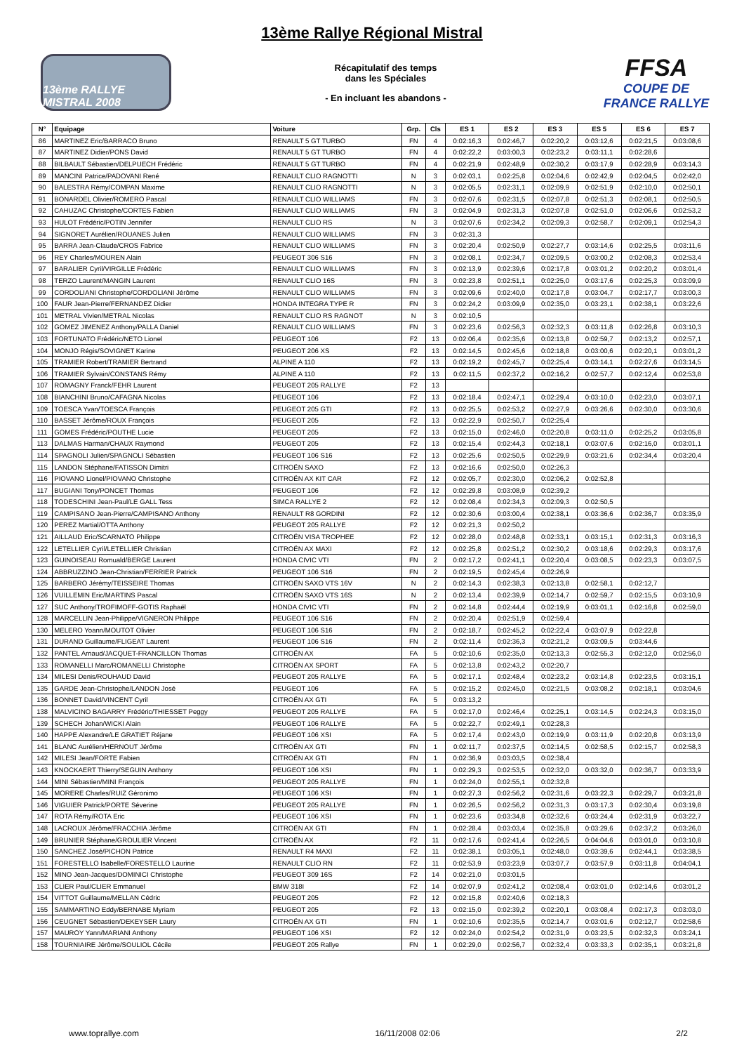13ème Rallye Régional Mistral
13ème RALLYE MISTRAL 2008
Récapitulatif des temps
dans les Spéciales
- En incluant les abandons -
FFSA
COUPE DE FRANCE RALLYE
| N° | Equipage | Voiture | Grp. | Cls | ES 1 | ES 2 | ES 3 | ES 5 | ES 6 | ES 7 |
| --- | --- | --- | --- | --- | --- | --- | --- | --- | --- | --- |
| 86 | MARTINEZ Eric/BARRACO Bruno | RENAULT 5 GT TURBO | FN | 4 | 0:02:16,3 | 0:02:46,7 | 0:02:20,2 | 0:03:12,6 | 0:02:21,5 | 0:03:08,6 |
| 87 | MARTINEZ Didier/PONS David | RENAULT 5 GT TURBO | FN | 4 | 0:02:22,2 | 0:03:00,3 | 0:02:23,2 | 0:03:11,1 | 0:02:28,6 | |
| 88 | BILBAULT Sébastien/DELPUECH Frédéric | RENAULT 5 GT TURBO | FN | 4 | 0:02:21,9 | 0:02:48,9 | 0:02:30,2 | 0:03:17,9 | 0:02:28,9 | 0:03:14,3 |
| 89 | MANCINI Patrice/PADOVANI René | RENAULT CLIO RAGNOTTI | N | 3 | 0:02:03,1 | 0:02:25,8 | 0:02:04,6 | 0:02:42,9 | 0:02:04,5 | 0:02:42,0 |
| 90 | BALESTRA Rémy/COMPAN Maxime | RENAULT CLIO RAGNOTTI | N | 3 | 0:02:05,5 | 0:02:31,1 | 0:02:09,9 | 0:02:51,9 | 0:02:10,0 | 0:02:50,1 |
| 91 | BONARDEL Olivier/ROMERO Pascal | RENAULT CLIO WILLIAMS | FN | 3 | 0:02:07,6 | 0:02:31,5 | 0:02:07,8 | 0:02:51,3 | 0:02:08,1 | 0:02:50,5 |
| 92 | CAHUZAC Christophe/CORTES Fabien | RENAULT CLIO WILLIAMS | FN | 3 | 0:02:04,9 | 0:02:31,3 | 0:02:07,8 | 0:02:51,0 | 0:02:06,6 | 0:02:53,2 |
| 93 | HULOT Frédéric/POTIN Jennifer | RENAULT CLIO RS | N | 3 | 0:02:07,6 | 0:02:34,2 | 0:02:09,3 | 0:02:58,7 | 0:02:09,1 | 0:02:54,3 |
| 94 | SIGNORET Aurélien/ROUANES Julien | RENAULT CLIO WILLIAMS | FN | 3 | 0:02:31,3 | | | | | |
| 95 | BARRA Jean-Claude/CROS Fabrice | RENAULT CLIO WILLIAMS | FN | 3 | 0:02:20,4 | 0:02:50,9 | 0:02:27,7 | 0:03:14,6 | 0:02:25,5 | 0:03:11,6 |
| 96 | REY Charles/MOUREN Alain | PEUGEOT 306 S16 | FN | 3 | 0:02:08,1 | 0:02:34,7 | 0:02:09,5 | 0:03:00,2 | 0:02:08,3 | 0:02:53,4 |
| 97 | BARALIER Cyril/VIRGILLE Frédéric | RENAULT CLIO WILLIAMS | FN | 3 | 0:02:13,9 | 0:02:39,6 | 0:02:17,8 | 0:03:01,2 | 0:02:20,2 | 0:03:01,4 |
| 98 | TERZO Laurent/MANGIN Laurent | RENAULT CLIO 16S | FN | 3 | 0:02:23,8 | 0:02:51,1 | 0:02:25,0 | 0:03:17,6 | 0:02:25,3 | 0:03:09,9 |
| 99 | CORDOLIANI Christophe/CORDOLIANI Jérôme | RENAULT CLIO WILLIAMS | FN | 3 | 0:02:09,6 | 0:02:40,0 | 0:02:17,8 | 0:03:04,7 | 0:02:17,7 | 0:03:00,3 |
| 100 | FAUR Jean-Pierre/FERNANDEZ Didier | HONDA INTEGRA TYPE R | FN | 3 | 0:02:24,2 | 0:03:09,9 | 0:02:35,0 | 0:03:23,1 | 0:02:38,1 | 0:03:22,6 |
| 101 | METRAL Vivien/METRAL Nicolas | RENAULT CLIO RS RAGNOT | N | 3 | 0:02:10,5 | | | | | |
| 102 | GOMEZ JIMENEZ Anthony/PALLA Daniel | RENAULT CLIO WILLIAMS | FN | 3 | 0:02:23,6 | 0:02:56,3 | 0:02:32,3 | 0:03:11,8 | 0:02:26,8 | 0:03:10,3 |
| 103 | FORTUNATO Frédéric/NETO Lionel | PEUGEOT 106 | F2 | 13 | 0:02:06,4 | 0:02:35,6 | 0:02:13,8 | 0:02:59,7 | 0:02:13,2 | 0:02:57,1 |
| 104 | MONJO Régis/SOVIGNET Karine | PEUGEOT 206 XS | F2 | 13 | 0:02:14,5 | 0:02:45,6 | 0:02:18,8 | 0:03:00,6 | 0:02:20,1 | 0:03:01,2 |
| 105 | TRAMIER Robert/TRAMIER Bertrand | ALPINE A 110 | F2 | 13 | 0:02:19,2 | 0:02:45,7 | 0:02:25,4 | 0:03:14,1 | 0:02:27,6 | 0:03:14,5 |
| 106 | TRAMIER Sylvain/CONSTANS Rémy | ALPINE A 110 | F2 | 13 | 0:02:11,5 | 0:02:37,2 | 0:02:16,2 | 0:02:57,7 | 0:02:12,4 | 0:02:53,8 |
| 107 | ROMAGNY Franck/FEHR Laurent | PEUGEOT 205 RALLYE | F2 | 13 | | | | | | |
| 108 | BIANCHINI Bruno/CAFAGNA Nicolas | PEUGEOT 106 | F2 | 13 | 0:02:18,4 | 0:02:47,1 | 0:02:29,4 | 0:03:10,0 | 0:02:23,0 | 0:03:07,1 |
| 109 | TOESCA Yvan/TOESCA François | PEUGEOT 205 GTI | F2 | 13 | 0:02:25,5 | 0:02:53,2 | 0:02:27,9 | 0:03:26,6 | 0:02:30,0 | 0:03:30,6 |
| 110 | BASSET Jérôme/ROUX François | PEUGEOT 205 | F2 | 13 | 0:02:22,9 | 0:02:50,7 | 0:02:25,4 | | | |
| 111 | GOMES Frédéric/POUTHE Lucie | PEUGEOT 205 | F2 | 13 | 0:02:15,0 | 0:02:46,0 | 0:02:20,8 | 0:03:11,0 | 0:02:25,2 | 0:03:05,8 |
| 113 | DALMAS Harman/CHAUX Raymond | PEUGEOT 205 | F2 | 13 | 0:02:15,4 | 0:02:44,3 | 0:02:18,1 | 0:03:07,6 | 0:02:16,0 | 0:03:01,1 |
| 114 | SPAGNOLI Julien/SPAGNOLI Sébastien | PEUGEOT 106 S16 | F2 | 13 | 0:02:25,6 | 0:02:50,5 | 0:02:29,9 | 0:03:21,6 | 0:02:34,4 | 0:03:20,4 |
| 115 | LANDON Stéphane/FATISSON Dimitri | CITROËN SAXO | F2 | 13 | 0:02:16,6 | 0:02:50,0 | 0:02:26,3 | | | |
| 116 | PIOVANO Lionel/PIOVANO Christophe | CITROËN AX KIT CAR | F2 | 12 | 0:02:05,7 | 0:02:30,0 | 0:02:06,2 | 0:02:52,8 | | |
| 117 | BUGIANI Tony/PONCET Thomas | PEUGEOT 106 | F2 | 12 | 0:02:29,8 | 0:03:08,9 | 0:02:39,2 | | | |
| 118 | TODESCHINI Jean-Paul/LE GALL Tess | SIMCA RALLYE 2 | F2 | 12 | 0:02:08,4 | 0:02:34,3 | 0:02:09,3 | 0:02:50,5 | | |
| 119 | CAMPISANO Jean-Pierre/CAMPISANO Anthony | RENAULT R8 GORDINI | F2 | 12 | 0:02:30,6 | 0:03:00,4 | 0:02:38,1 | 0:03:36,6 | 0:02:36,7 | 0:03:35,9 |
| 120 | PEREZ Martial/OTTA Anthony | PEUGEOT 205 RALLYE | F2 | 12 | 0:02:21,3 | 0:02:50,2 | | | | |
| 121 | AILLAUD Eric/SCARNATO Philippe | CITROËN VISA TROPHEE | F2 | 12 | 0:02:28,0 | 0:02:48,8 | 0:02:33,1 | 0:03:15,1 | 0:02:31,3 | 0:03:16,3 |
| 122 | LETELLIER Cyril/LETELLIER Christian | CITROËN AX MAXI | F2 | 12 | 0:02:25,8 | 0:02:51,2 | 0:02:30,2 | 0:03:18,6 | 0:02:29,3 | 0:03:17,6 |
| 123 | GUINOISEAU Romuald/BERGE Laurent | HONDA CIVIC VTI | FN | 2 | 0:02:17,2 | 0:02:41,1 | 0:02:20,4 | 0:03:08,5 | 0:02:23,3 | 0:03:07,5 |
| 124 | ABBRUZZINO Jean-Christian/FERRIER Patrick | PEUGEOT 106 S16 | FN | 2 | 0:02:19,5 | 0:02:45,4 | 0:02:26,9 | | | |
| 125 | BARBERO Jérémy/TEISSEIRE Thomas | CITROËN SAXO VTS 16V | N | 2 | 0:02:14,3 | 0:02:38,3 | 0:02:13,8 | 0:02:58,1 | 0:02:12,7 | |
| 126 | VUILLEMIN Eric/MARTINS Pascal | CITROËN SAXO VTS 16S | N | 2 | 0:02:13,4 | 0:02:39,9 | 0:02:14,7 | 0:02:59,7 | 0:02:15,5 | 0:03:10,9 |
| 127 | SUC Anthony/TROFIMOFF-GOTIS Raphaël | HONDA CIVIC VTI | FN | 2 | 0:02:14,8 | 0:02:44,4 | 0:02:19,9 | 0:03:01,1 | 0:02:16,8 | 0:02:59,0 |
| 128 | MARCELLIN Jean-Philippe/VIGNERON Philippe | PEUGEOT 106 S16 | FN | 2 | 0:02:20,4 | 0:02:51,9 | 0:02:59,4 | | | |
| 130 | MELERO Yoann/MOUTOT Olivier | PEUGEOT 106 S16 | FN | 2 | 0:02:18,7 | 0:02:45,2 | 0:02:22,4 | 0:03:07,9 | 0:02:22,8 | |
| 131 | DURAND Guillaume/FLIGEAT Laurent | PEUGEOT 106 S16 | FN | 2 | 0:02:11,4 | 0:02:36,3 | 0:02:21,2 | 0:03:09,5 | 0:03:44,6 | |
| 132 | PANTEL Arnaud/JACQUET-FRANCILLON Thomas | CITROËN AX | FA | 5 | 0:02:10,6 | 0:02:35,0 | 0:02:13,3 | 0:02:55,3 | 0:02:12,0 | 0:02:56,0 |
| 133 | ROMANELLI Marc/ROMANELLI Christophe | CITROËN AX SPORT | FA | 5 | 0:02:13,8 | 0:02:43,2 | 0:02:20,7 | | | |
| 134 | MILESI Denis/ROUHAUD David | PEUGEOT 205 RALLYE | FA | 5 | 0:02:17,1 | 0:02:48,4 | 0:02:23,2 | 0:03:14,8 | 0:02:23,5 | 0:03:15,1 |
| 135 | GARDE Jean-Christophe/LANDON José | PEUGEOT 106 | FA | 5 | 0:02:15,2 | 0:02:45,0 | 0:02:21,5 | 0:03:08,2 | 0:02:18,1 | 0:03:04,6 |
| 136 | BONNET David/VINCENT Cyril | CITROËN AX GTI | FA | 5 | 0:03:13,2 | | | | | |
| 138 | MALVICINO BAGARRY Frédéric/THIESSET Peggy | PEUGEOT 205 RALLYE | FA | 5 | 0:02:17,0 | 0:02:46,4 | 0:02:25,1 | 0:03:14,5 | 0:02:24,3 | 0:03:15,0 |
| 139 | SCHECH Johan/WICKI Alain | PEUGEOT 106 RALLYE | FA | 5 | 0:02:22,7 | 0:02:49,1 | 0:02:28,3 | | | |
| 140 | HAPPE Alexandre/LE GRATIET Réjane | PEUGEOT 106 XSI | FA | 5 | 0:02:17,4 | 0:02:43,0 | 0:02:19,9 | 0:03:11,9 | 0:02:20,8 | 0:03:13,9 |
| 141 | BLANC Aurélien/HERNOUT Jérôme | CITROËN AX GTI | FN | 1 | 0:02:11,7 | 0:02:37,5 | 0:02:14,5 | 0:02:58,5 | 0:02:15,7 | 0:02:58,3 |
| 142 | MILESI Jean/FORTE Fabien | CITROËN AX GTI | FN | 1 | 0:02:36,9 | 0:03:03,5 | 0:02:38,4 | | | |
| 143 | KNOCKAERT Thierry/SEGUIN Anthony | PEUGEOT 106 XSI | FN | 1 | 0:02:29,3 | 0:02:53,5 | 0:02:32,0 | 0:03:32,0 | 0:02:36,7 | 0:03:33,9 |
| 144 | MINI Sébastien/MINI François | PEUGEOT 205 RALLYE | FN | 1 | 0:02:24,0 | 0:02:55,1 | 0:02:32,8 | | | |
| 145 | MORERE Charles/RUIZ Géronimo | PEUGEOT 106 XSI | FN | 1 | 0:02:27,3 | 0:02:56,2 | 0:02:31,6 | 0:03:22,3 | 0:02:29,7 | 0:03:21,8 |
| 146 | VIGUIER Patrick/PORTE Séverine | PEUGEOT 205 RALLYE | FN | 1 | 0:02:26,5 | 0:02:56,2 | 0:02:31,3 | 0:03:17,3 | 0:02:30,4 | 0:03:19,8 |
| 147 | ROTA Rémy/ROTA Eric | PEUGEOT 106 XSI | FN | 1 | 0:02:23,6 | 0:03:34,8 | 0:02:32,6 | 0:03:24,4 | 0:02:31,9 | 0:03:22,7 |
| 148 | LACROUX Jérôme/FRACCHIA Jérôme | CITROËN AX GTI | FN | 1 | 0:02:28,4 | 0:03:03,4 | 0:02:35,8 | 0:03:29,6 | 0:02:37,2 | 0:03:26,0 |
| 149 | BRUNIER Stéphane/GROULIER Vincent | CITROËN AX | F2 | 11 | 0:02:17,6 | 0:02:41,4 | 0:02:26,5 | 0:04:04,6 | 0:03:01,0 | 0:03:10,8 |
| 150 | SANCHEZ José/PICHON Patrice | RENAULT R4 MAXI | F2 | 11 | 0:02:38,1 | 0:03:05,1 | 0:02:48,0 | 0:03:39,6 | 0:02:44,1 | 0:03:38,5 |
| 151 | FORESTELLO Isabelle/FORESTELLO Laurine | RENAULT CLIO RN | F2 | 11 | 0:02:53,9 | 0:03:23,9 | 0:03:07,7 | 0:03:57,9 | 0:03:11,8 | 0:04:04,1 |
| 152 | MINO Jean-Jacques/DOMINICI Christophe | PEUGEOT 309 16S | F2 | 14 | 0:02:21,0 | 0:03:01,5 | | | | |
| 153 | CLIER Paul/CLIER Emmanuel | BMW 318I | F2 | 14 | 0:02:07,9 | 0:02:41,2 | 0:02:08,4 | 0:03:01,0 | 0:02:14,6 | 0:03:01,2 |
| 154 | VITTOT Guillaume/MELLAN Cédric | PEUGEOT 205 | F2 | 12 | 0:02:15,8 | 0:02:40,6 | 0:02:18,3 | | | |
| 155 | SAMMARTINO Eddy/BERNABE Myriam | PEUGEOT 205 | F2 | 13 | 0:02:15,0 | 0:02:39,2 | 0:02:20,1 | 0:03:08,4 | 0:02:17,3 | 0:03:03,0 |
| 156 | CEUGNET Sébastien/DEKEYSER Laury | CITROËN AX GTI | FN | 1 | 0:02:10,6 | 0:02:35,5 | 0:02:14,7 | 0:03:01,6 | 0:02:12,7 | 0:02:58,6 |
| 157 | MAUROY Yann/MARIANI Anthony | PEUGEOT 106 XSI | F2 | 12 | 0:02:24,0 | 0:02:54,2 | 0:02:31,9 | 0:03:23,5 | 0:02:32,3 | 0:03:24,1 |
| 158 | TOURNIAIRE Jérôme/SOULIOL Cécile | PEUGEOT 205 Rallye | FN | 1 | 0:02:29,0 | 0:02:56,7 | 0:02:32,4 | 0:03:33,3 | 0:02:35,1 | 0:03:21,8 |
www.toprallye.com 16/11/2008 02:06 2/2